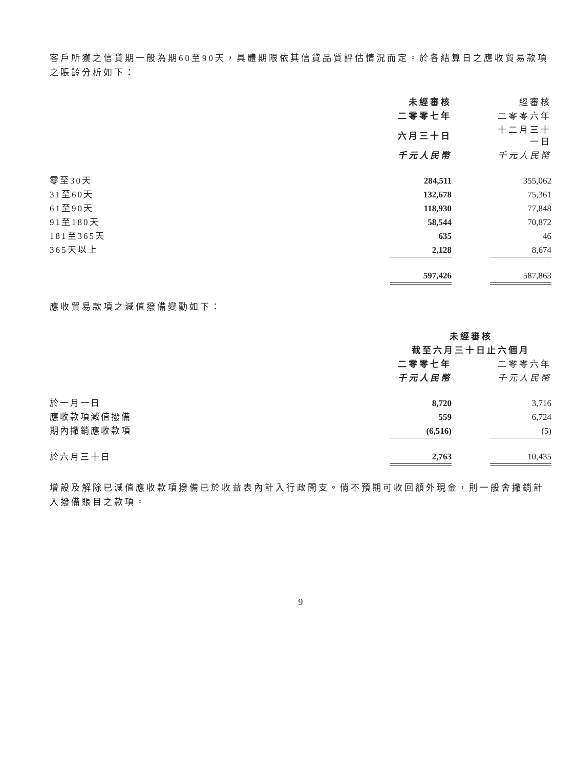客戶所獲之信貸期一般為期60至90天，具體期限依其信貸品質評估情況而定。於各結算日之應收貿易款項之賬齡分析如下：
| | 未經審核 | | 經審核 |
| --- | --- | --- | --- |
| | 二零零七年 | | 二零零六年 |
| | 六月三十日 | | 十二月三十一日 |
| | 千元人民幣 | | 千元人民幣 |
| 零至30天 | 284,511 | | 355,062 |
| 31至60天 | 132,678 | | 75,361 |
| 61至90天 | 118,930 | | 77,848 |
| 91至180天 | 58,544 | | 70,872 |
| 181至365天 | 635 | | 46 |
| 365天以上 | 2,128 | | 8,674 |
| | 597,426 | | 587,863 |
應收貿易款項之減值撥備變動如下：
| | 未經審核 | | |
| --- | --- | --- | --- |
| | 截至六月三十日止六個月 | | |
| | 二零零七年 | | 二零零六年 |
| | 千元人民幣 | | 千元人民幣 |
| 於一月一日 | 8,720 | | 3,716 |
| 應收款項減值撥備 | 559 | | 6,724 |
| 期內撇銷應收款項 | (6,516) | | (5) |
| 於六月三十日 | 2,763 | | 10,435 |
增設及解除已減值應收款項撥備已於收益表內計入行政開支。倘不預期可收回額外現金，則一般會撇銷計入撥備賬目之款項。
9